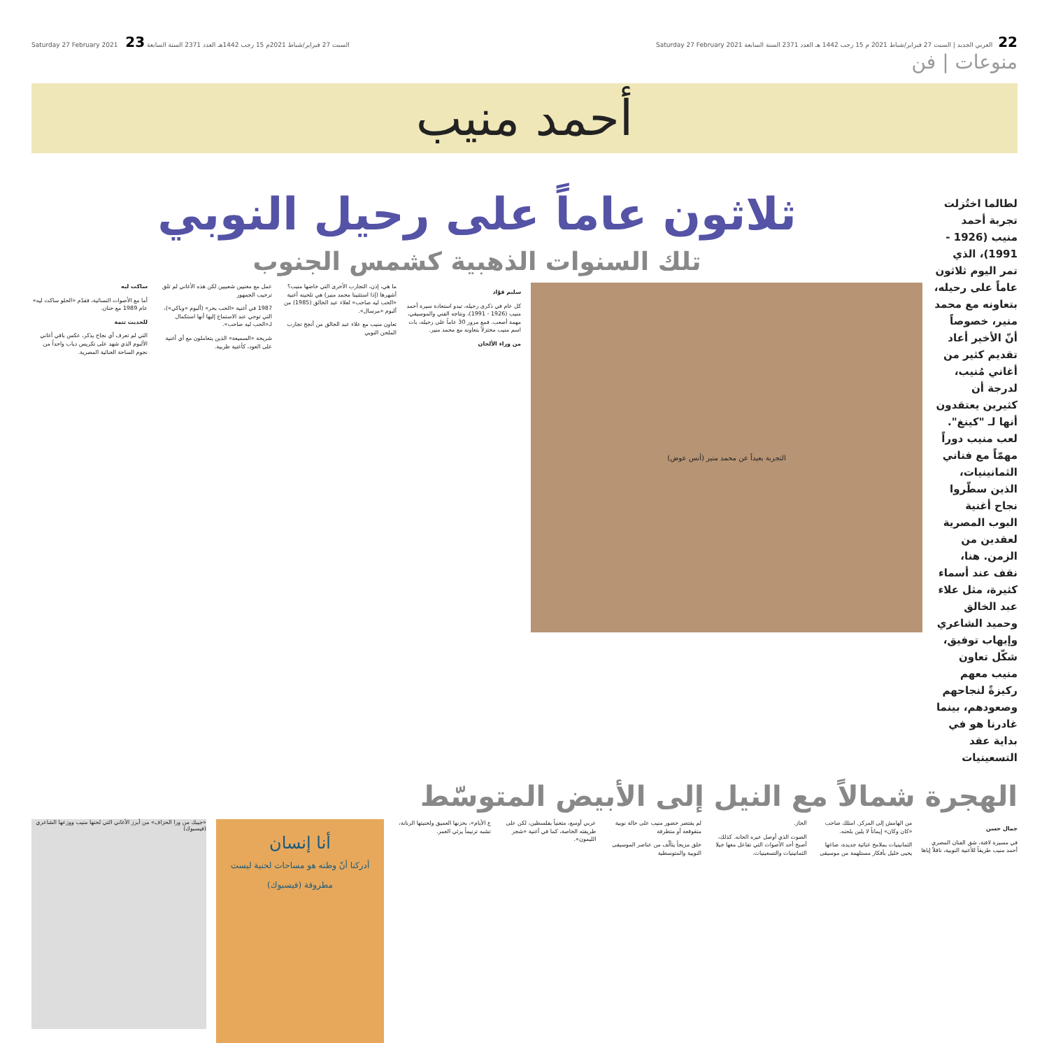22العربي الجديد | السبت 27 فبراير/شباط 2021 م 15 رجب 1442 هـ العدد 2371 السنة السابعة Saturday 27 February 2021
السبت 27 فبراير/شباط 2021م 15 رجب 1442هـ العدد 2371 السنة السابعة Saturday 27 February 2021 23
منوعات | فن
أحمد منيب
لطالما اختُزلت تجربة أحمد منيب (1926 - 1991)، الذي تمر اليوم ثلاثون عاماً على رحيله، بتعاونه مع محمد منير، خصوصاً أنّ الأخير أعاد تقديم كثير من أغاني مُنيب، لدرجة أن كثيرين يعتقدون أنها لـ "كينغ". لعب منيب دوراً مهمّاً مع فناني الثمانينيات، الذين سطّروا نجاح أغنية البوب المصرية لعقدين من الزمن. هنا، نقف عند أسماء كثيرة، مثل علاء عبد الخالق وحميد الشاعري وإيهاب توفيق، شكّل تعاون منيب معهم ركيزةً لنجاحهم وصعودهم، بينما غادرنا هو في بداية عقد التسعينيات
ثلاثون عاماً على رحيل النوبي
تلك السنوات الذهبية كشمس الجنوب
التجربة بعيداً عن محمد منير (أنس عوض)
سليم قوّاد
كل عام في ذكرى رحيله، تبدو استعادة سيرة أحمد منيب (1926 - 1991)، ونتاجه الفني والموسيقي، مهمة أصعب. فمع مرور 30 عاماً على رحيله، بات اسم منيب مختزلاً بتعاونه مع محمد منير.
من وراء الألحان
ما هي، إذن، التجارب الأخرى التي خاضها منيب؟ أشهرها (إذا استثنينا محمد منير) هي تلحينه أغنية «الحب ليه صاحب» لعلاء عبد الخالق (1985) من ألبوم «مرسال».
تعاون منيب مع علاء عبد الخالق من أنجح تجارب الملحن النوبي
عمل مع مغنيين شعبيين لكن هذه الأغاني لم تلق ترحيب الجمهور
1987 في أغنية «الحب بحر» (ألبوم «وباكي»)، التي توحي عند الاستماع إليها أنها استكمال لـ«الحب ليه صاحب».
شريحة «السميعة» الذين يتعاملون مع أي أغنية على العود، كأغنية طربية.
ساكت ليه
أما مع الأصوات النسائية، فقدّم «الحلو ساكت ليه» عام 1989 مع حنان.
للحديث تتمة
التي لم تعرف أي نجاح يذكر، عكس باقي أغاني الألبوم الذي شهد على تكريس دياب واحداً من نجوم الساحة الغنائية المصرية.
الهجرة شمالاً مع النيل إلى الأبيض المتوسّط
جمال حسن
في مسيرة لافتة، شق الفنان المصري أحمد منيب طريقاً للأغنية النوبية، ناقلاً إياها من الهامش إلى المركز. امتلك صاحب «كان وكان» إيماناً لا يلين بلحنه.
الثمانينيات بملامح غنائية جديدة، صاغها يحيى خليل بأفكار مستلهمة من موسيقى الجاز.
الصوت الذي أوصل عبره الحانه. كذلك، أصبح أحد الأصوات التي تفاعل معها جيلا الثمانينيات والتسعينيات.
لم يقتصر حضور منيب على حالة نوبية متقوقعة أو متطرفة
خلق مزيجاً يتألّف من عناصر الموسيقى النوبية والمتوسطية
عربي أوسع، متغنياً بفلسطين، لكن على طريقته الخاصة، كما في أغنية «شجر الليمون».
ع الأيام»، بحزنها العميق ولحنيتها الرنانة، تشبه ترنيماً يرثي الغمر.
أنا إنسان
أدركنا أنّ وطنه هو مساحات لحنية ليست مطروقة (فيسبوك)
«جيبك من ورا الحزاف» من أبرز الأغاني التي لحنها منيب ووزعها الشاعري (فيسبوك)